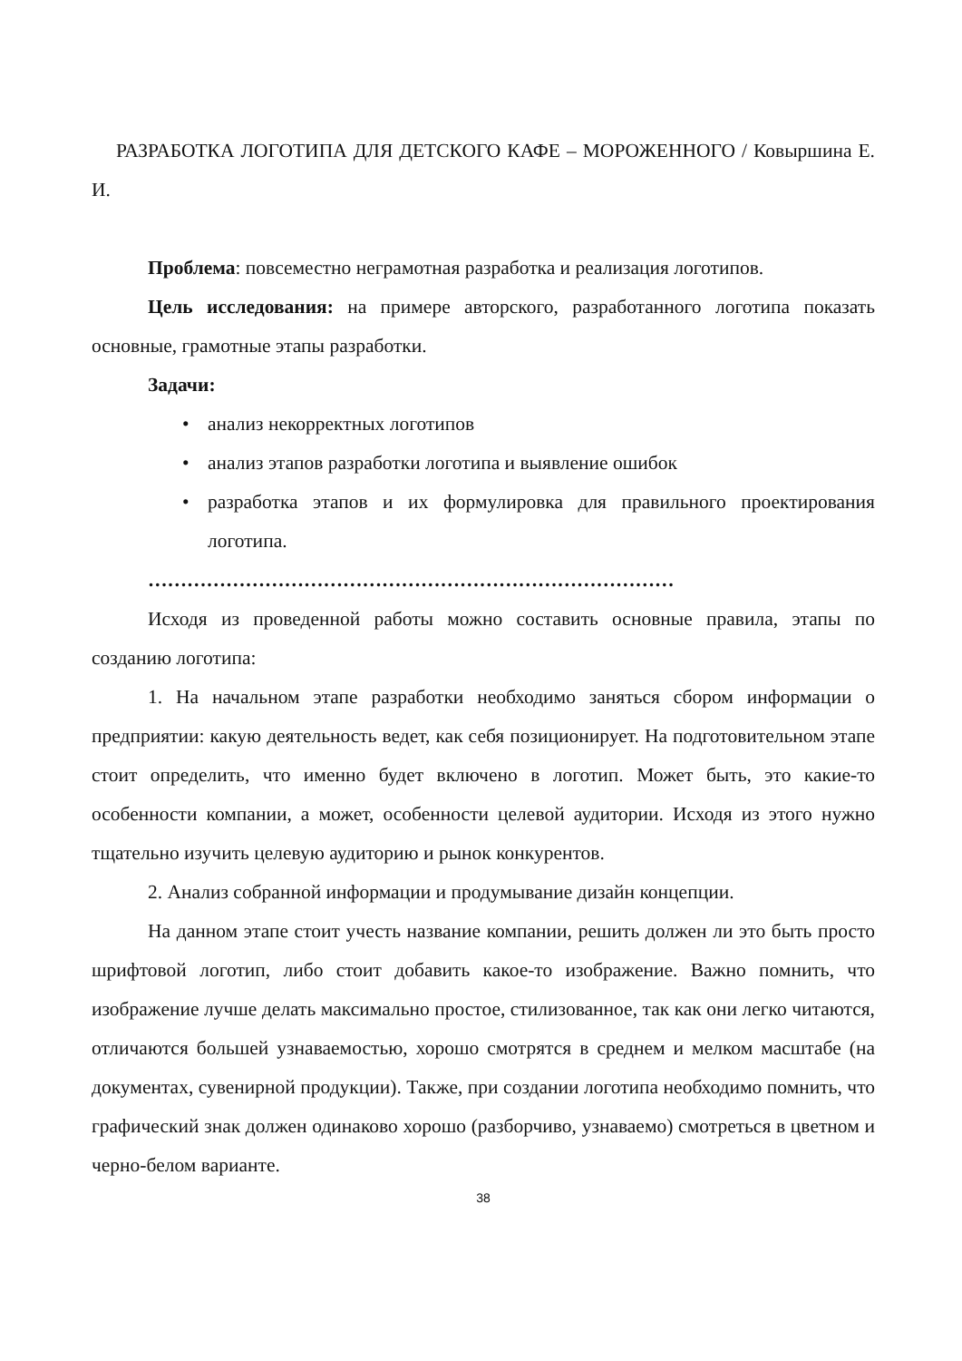РАЗРАБОТКА ЛОГОТИПА ДЛЯ ДЕТСКОГО КАФЕ – МОРОЖЕННОГО / Ковыршина Е. И.
Проблема: повсеместно неграмотная разработка и реализация логотипов.
Цель исследования: на примере авторского, разработанного логотипа показать основные, грамотные этапы разработки.
Задачи:
• анализ некорректных логотипов
• анализ этапов разработки логотипа и выявление ошибок
• разработка этапов и их формулировка для правильного проектирования логотипа.
………………………………………………………………………
Исходя из проведенной работы можно составить основные правила, этапы по созданию логотипа:
1. На начальном этапе разработки необходимо заняться сбором информации о предприятии: какую деятельность ведет, как себя позиционирует. На подготовительном этапе стоит определить, что именно будет включено в логотип. Может быть, это какие-то особенности компании, а может, особенности целевой аудитории. Исходя из этого нужно тщательно изучить целевую аудиторию и рынок конкурентов.
2. Анализ собранной информации и продумывание дизайн концепции.
На данном этапе стоит учесть название компании, решить должен ли это быть просто шрифтовой логотип, либо стоит добавить какое-то изображение. Важно помнить, что изображение лучше делать максимально простое, стилизованное, так как они легко читаются, отличаются большей узнаваемостью, хорошо смотрятся в среднем и мелком масштабе (на документах, сувенирной продукции). Также, при создании логотипа необходимо помнить, что графический знак должен одинаково хорошо (разборчиво, узнаваемо) смотреться в цветном и черно-белом варианте.
38